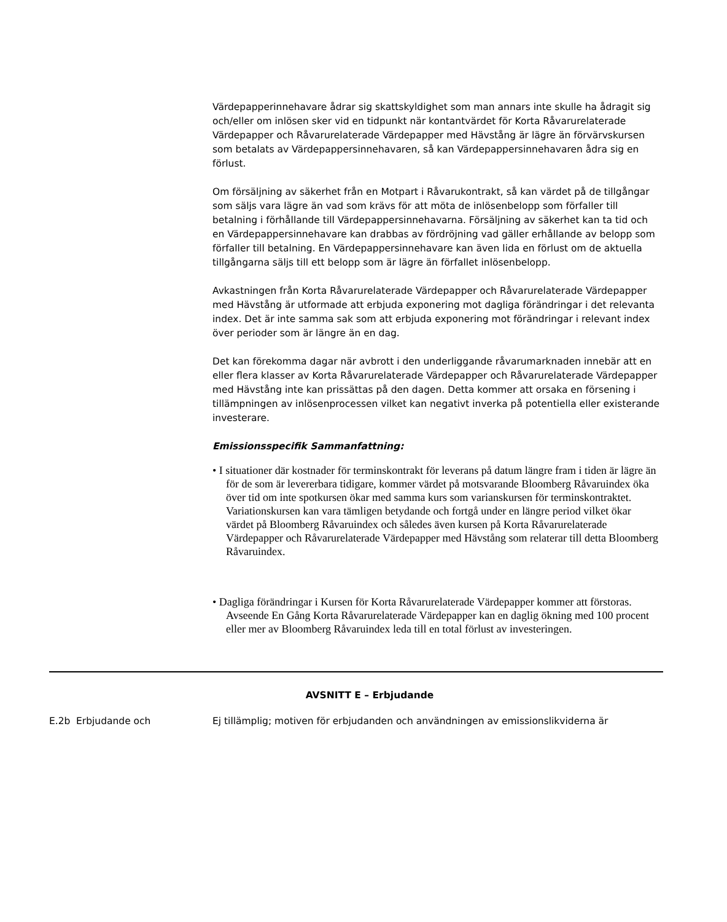Värdepapperinnehavare ådrar sig skattskyldighet som man annars inte skulle ha ådragit sig och/eller om inlösen sker vid en tidpunkt när kontantvärdet för Korta Råvarurelaterade Värdepapper och Råvarurelaterade Värdepapper med Hävstång är lägre än förvärvskursen som betalats av Värdepappersinnehavaren, så kan Värdepappersinnehavaren ådra sig en förlust.
Om försäljning av säkerhet från en Motpart i Råvarukontrakt, så kan värdet på de tillgångar som säljs vara lägre än vad som krävs för att möta de inlösenbelopp som förfaller till betalning i förhållande till Värdepappersinnehavarna. Försäljning av säkerhet kan ta tid och en Värdepappersinnehavare kan drabbas av fördröjning vad gäller erhållande av belopp som förfaller till betalning. En Värdepappersinnehavare kan även lida en förlust om de aktuella tillgångarna säljs till ett belopp som är lägre än förfallet inlösenbelopp.
Avkastningen från Korta Råvarurelaterade Värdepapper och Råvarurelaterade Värdepapper med Hävstång är utformade att erbjuda exponering mot dagliga förändringar i det relevanta index. Det är inte samma sak som att erbjuda exponering mot förändringar i relevant index över perioder som är längre än en dag.
Det kan förekomma dagar när avbrott i den underliggande råvarumarknaden innebär att en eller flera klasser av Korta Råvarurelaterade Värdepapper och Råvarurelaterade Värdepapper med Hävstång inte kan prissättas på den dagen. Detta kommer att orsaka en försening i tillämpningen av inlösenprocessen vilket kan negativt inverka på potentiella eller existerande investerare.
Emissionsspecifik Sammanfattning:
• I situationer där kostnader för terminskontrakt för leverans på datum längre fram i tiden är lägre än för de som är levererbara tidigare, kommer värdet på motsvarande Bloomberg Råvaruindex öka över tid om inte spotkursen ökar med samma kurs som varianskursen för terminskontraktet. Variationskursen kan vara tämligen betydande och fortgå under en längre period vilket ökar värdet på Bloomberg Råvaruindex och således även kursen på Korta Råvarurelaterade Värdepapper och Råvarurelaterade Värdepapper med Hävstång som relaterar till detta Bloomberg Råvaruindex.
• Dagliga förändringar i Kursen för Korta Råvarurelaterade Värdepapper kommer att förstoras. Avseende En Gång Korta Råvarurelaterade Värdepapper kan en daglig ökning med 100 procent eller mer av Bloomberg Råvaruindex leda till en total förlust av investeringen.
AVSNITT E – Erbjudande
| E.2b | Erbjudande och | Ej tillämplig; motiven för erbjudanden och användningen av emissionslikviderna är |